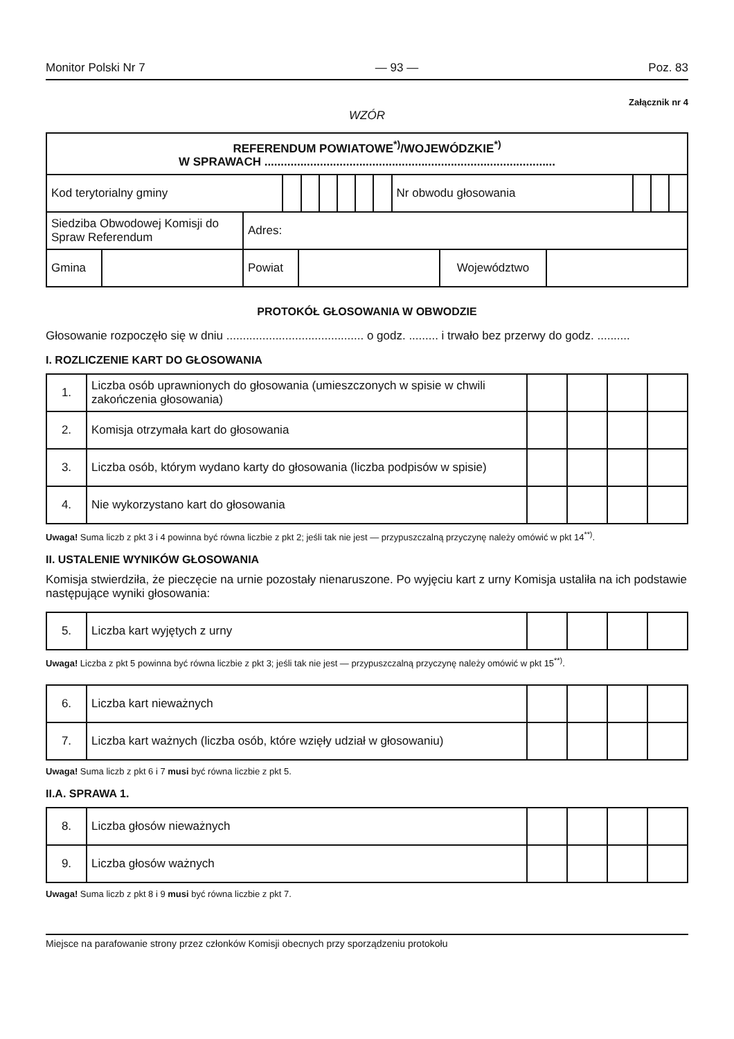Monitor Polski Nr 7 — 93 — Poz. 83
Załącznik nr 4
WZÓR
| REFERENDUM POWIATOWE<sup>*)</sup>/WOJEWÓDZKIE<sup>*)</sup> W SPRAWACH ......................................................................................... | | | | | | | | | | |
| Kod terytorialny gminy | | | | | | | Nr obwodu głosowania | | | |
| Siedziba Obwodowej Komisji do Spraw Referendum | Adres: |
| Gmina | | Powiat | | Województwo | |
PROTOKÓŁ GŁOSOWANIA W OBWODZIE
Głosowanie rozpoczęło się w dniu .......................................... o godz. ......... i trwało bez przerwy do godz. ..........
I. ROZLICZENIE KART DO GŁOSOWANIA
| 1. | Liczba osób uprawnionych do głosowania (umieszczonych w spisie w chwili zakończenia głosowania) | | | | |
| 2. | Komisja otrzymała kart do głosowania | | | | |
| 3. | Liczba osób, którym wydano karty do głosowania (liczba podpisów w spisie) | | | | |
| 4. | Nie wykorzystano kart do głosowania | | | | |
Uwaga! Suma liczb z pkt 3 i 4 powinna być równa liczbie z pkt 2; jeśli tak nie jest — przypuszczalną przyczynę należy omówić w pkt 14<sup>**)</sup>.
II. USTALENIE WYNIKÓW GŁOSOWANIA
Komisja stwierdziła, że pieczęcie na urnie pozostały nienaruszone. Po wyjęciu kart z urny Komisja ustaliła na ich podstawie następujące wyniki głosowania:
| 5. | Liczba kart wyjętych z urny | | | | |
Uwaga! Liczba z pkt 5 powinna być równa liczbie z pkt 3; jeśli tak nie jest — przypuszczalną przyczynę należy omówić w pkt 15<sup>**)</sup>.
| 6. | Liczba kart nieważnych | | | | |
| 7. | Liczba kart ważnych (liczba osób, które wzięły udział w głosowaniu) | | | | |
Uwaga! Suma liczb z pkt 6 i 7 musi być równa liczbie z pkt 5.
II.A. SPRAWA 1.
| 8. | Liczba głosów nieważnych | | | | |
| 9. | Liczba głosów ważnych | | | | |
Uwaga! Suma liczb z pkt 8 i 9 musi być równa liczbie z pkt 7.
Miejsce na parafowanie strony przez członków Komisji obecnych przy sporządzeniu protokołu